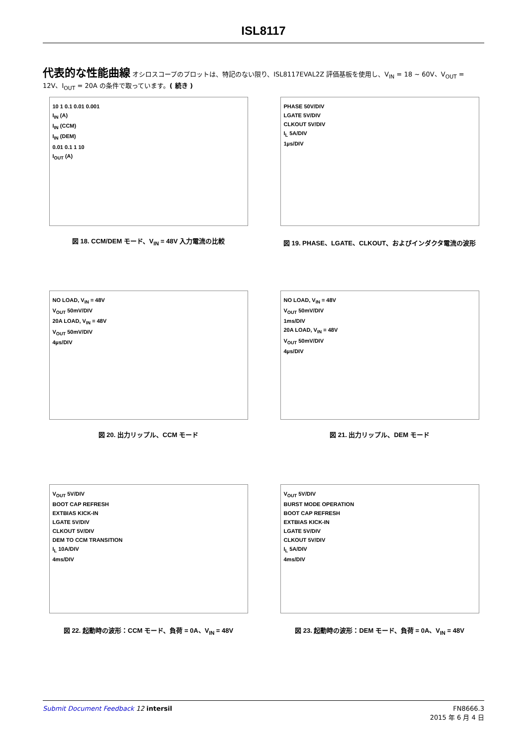ISL8117
代表的な性能曲線 オシロスコープのプロットは、特記のない限り、ISL8117EVAL2Z 評価基板を使用し、V<sub>IN</sub> = 18 ~ 60V、V<sub>OUT</sub> = 12V、I<sub>OUT</sub> = 20A の条件で取っています。( 続き )
10 1 0.1 0.01 0.001
I<sub>IN</sub> (A)
I<sub>IN</sub> (CCM)
I<sub>IN</sub> (DEM)
0.01 0.1 1 10
I<sub>OUT</sub> (A)
図 18. CCM/DEM モード、V<sub>IN</sub> = 48V 入力電流の比較
PHASE 50V/DIV
LGATE 5V/DIV
CLKOUT 5V/DIV
I<sub>L</sub> 5A/DIV
1µs/DIV
図 19. PHASE、LGATE、CLKOUT、およびインダクタ電流の波形
NO LOAD, V<sub>IN</sub> = 48V
V<sub>OUT</sub> 50mV/DIV
20A LOAD, V<sub>IN</sub> = 48V
V<sub>OUT</sub> 50mV/DIV
4µs/DIV
図 20. 出力リップル、CCM モード
NO LOAD, V<sub>IN</sub> = 48V
V<sub>OUT</sub> 50mV/DIV
1ms/DIV
20A LOAD, V<sub>IN</sub> = 48V
V<sub>OUT</sub> 50mV/DIV
4µs/DIV
図 21. 出力リップル、DEM モード
V<sub>OUT</sub> 5V/DIV
BOOT CAP REFRESH
EXTBIAS KICK-IN
LGATE 5V/DIV
CLKOUT 5V/DIV
DEM TO CCM TRANSITION
I<sub>L</sub> 10A/DIV
4ms/DIV
図 22. 起動時の波形：CCM モード、負荷 = 0A、V<sub>IN</sub> = 48V
V<sub>OUT</sub> 5V/DIV
BURST MODE OPERATION
BOOT CAP REFRESH
EXTBIAS KICK-IN
LGATE 5V/DIV
CLKOUT 5V/DIV
I<sub>L</sub> 5A/DIV
4ms/DIV
図 23. 起動時の波形：DEM モード、負荷 = 0A、V<sub>IN</sub> = 48V
Submit Document Feedback 12 intersil FN8666.3
2015 年 6 月 4 日